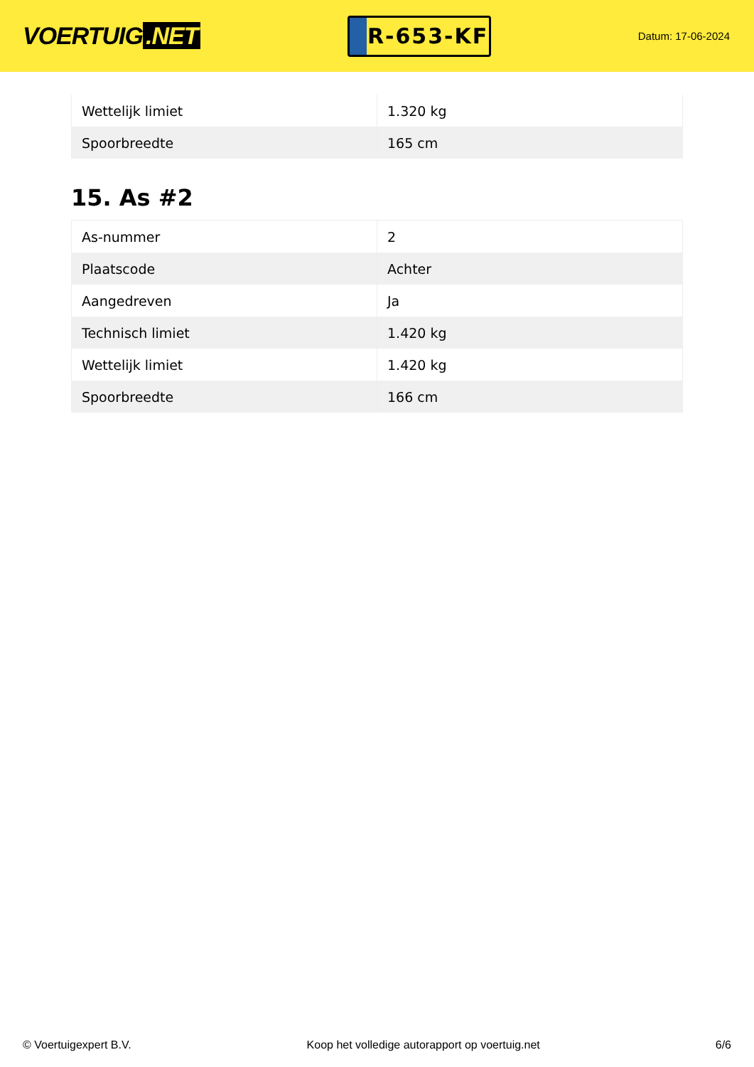VOERTUIG.NET
R-653-KF
Datum: 17-06-2024
| Wettelijk limiet | 1.320 kg |
| Spoorbreedte | 165 cm |
15. As #2
| As-nummer | 2 |
| Plaatscode | Achter |
| Aangedreven | Ja |
| Technisch limiet | 1.420 kg |
| Wettelijk limiet | 1.420 kg |
| Spoorbreedte | 166 cm |
© Voertuigexpert B.V. Koop het volledige autorapport op voertuig.net 6/6